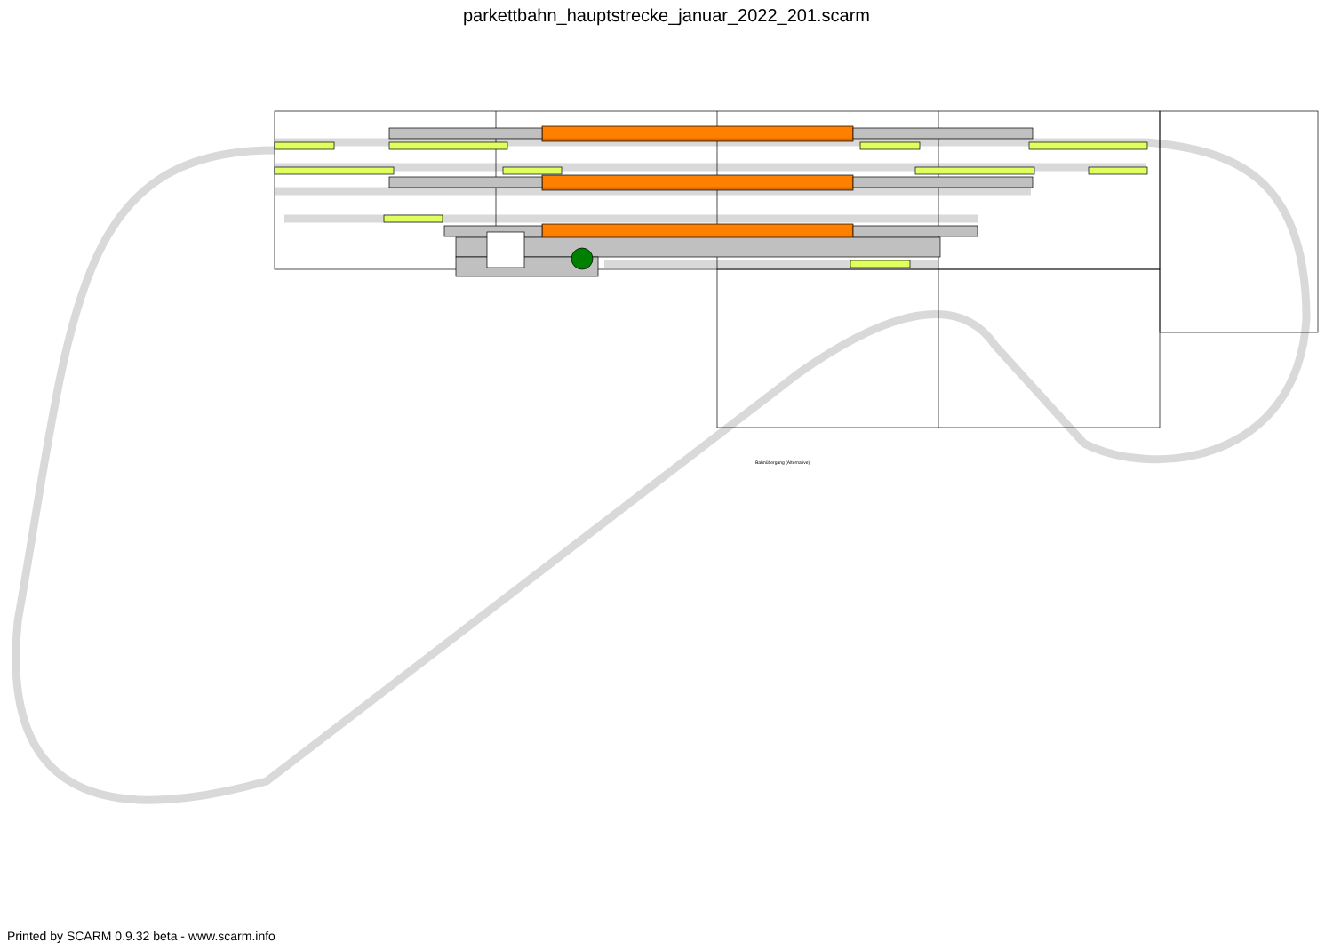parkettbahn_hauptstrecke_januar_2022_201.scarm
Bahnübergang (Alternative)
Printed by SCARM 0.9.32 beta - www.scarm.info